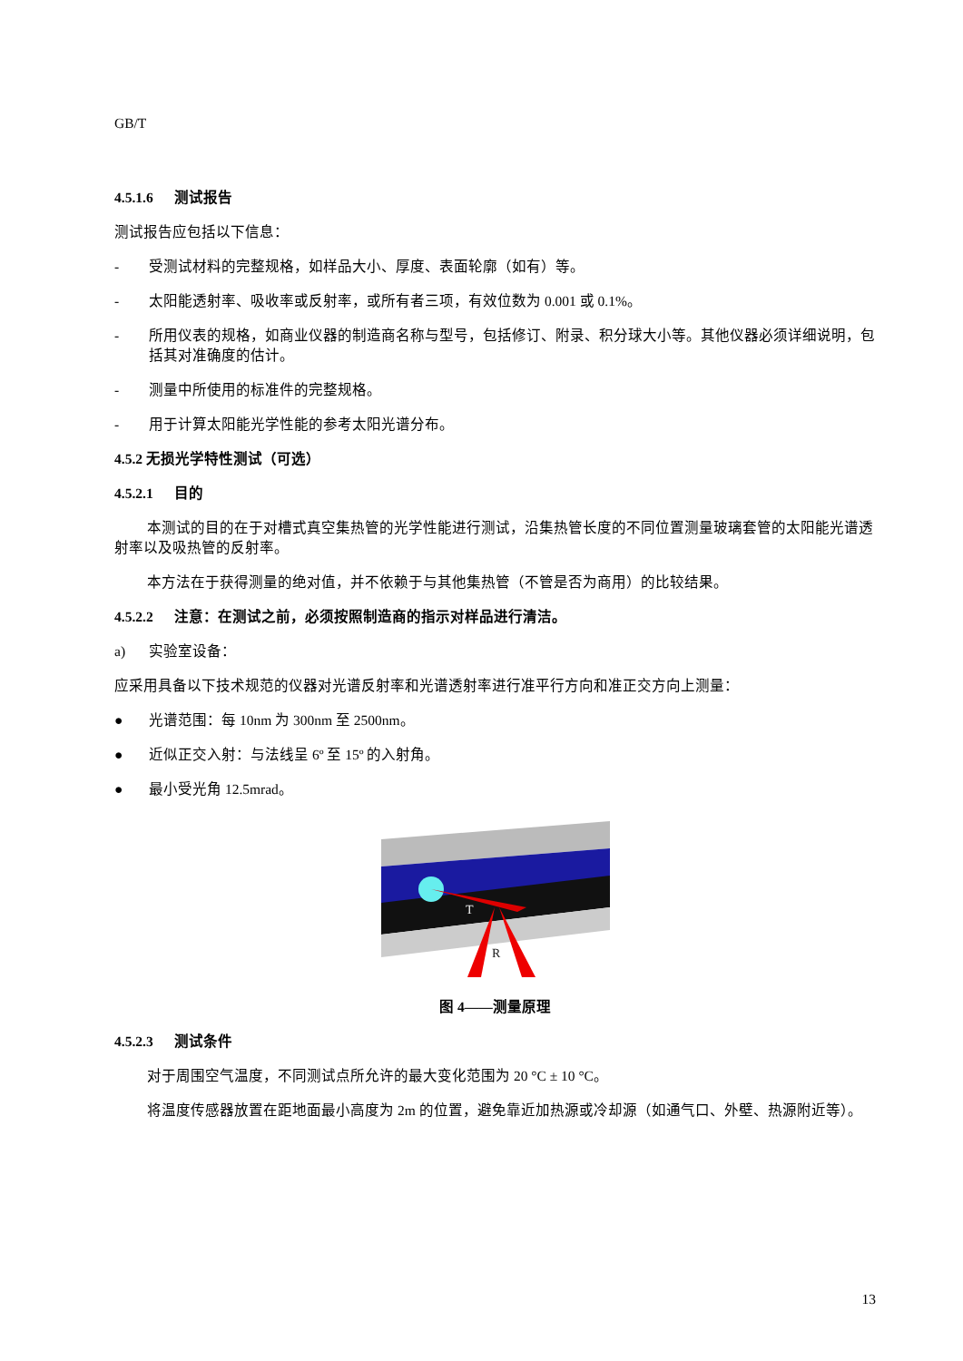GB/T
4.5.1.6 测试报告
测试报告应包括以下信息：
- 受测试材料的完整规格，如样品大小、厚度、表面轮廓（如有）等。
- 太阳能透射率、吸收率或反射率，或所有者三项，有效位数为 0.001 或 0.1%。
- 所用仪表的规格，如商业仪器的制造商名称与型号，包括修订、附录、积分球大小等。其他仪器必须详细说明，包括其对准确度的估计。
- 测量中所使用的标准件的完整规格。
- 用于计算太阳能光学性能的参考太阳光谱分布。
4.5.2 无损光学特性测试（可选）
4.5.2.1 目的
本测试的目的在于对槽式真空集热管的光学性能进行测试，沿集热管长度的不同位置测量玻璃套管的太阳能光谱透射率以及吸热管的反射率。
本方法在于获得测量的绝对值，并不依赖于与其他集热管（不管是否为商用）的比较结果。
4.5.2.2 注意：在测试之前，必须按照制造商的指示对样品进行清洁。
a) 实验室设备：
应采用具备以下技术规范的仪器对光谱反射率和光谱透射率进行准平行方向和准正交方向上测量：
● 光谱范围：每 10nm 为 300nm 至 2500nm。
● 近似正交入射：与法线呈 6º 至 15º 的入射角。
● 最小受光角 12.5mrad。
T
R
图 4——测量原理
4.5.2.3 测试条件
对于周围空气温度，不同测试点所允许的最大变化范围为 20 °C ± 10 °C。
将温度传感器放置在距地面最小高度为 2m 的位置，避免靠近加热源或冷却源（如通气口、外壁、热源附近等）。
13